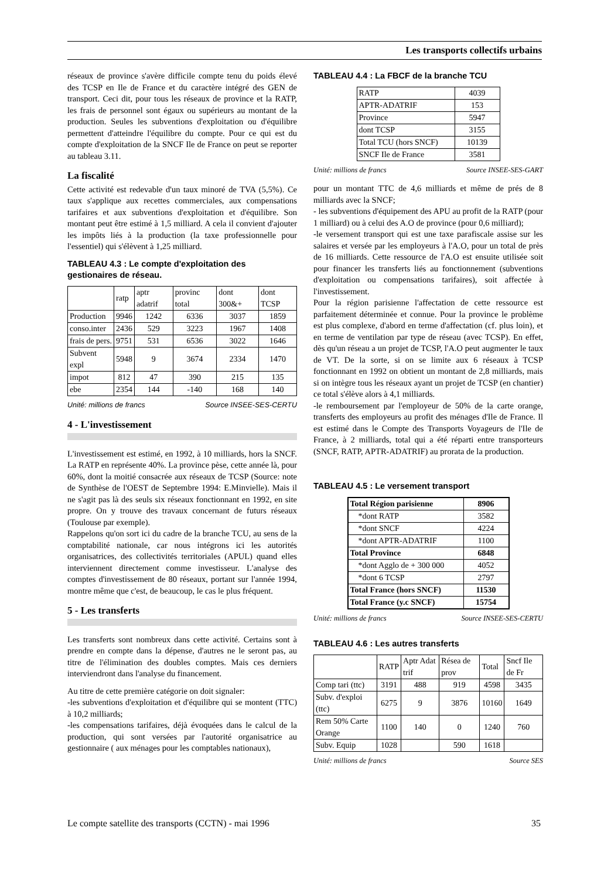Les transports collectifs urbains
réseaux de province s'avère difficile compte tenu du poids élevé des TCSP en Ile de France et du caractère intégré des GEN de transport. Ceci dit, pour tous les réseaux de province et la RATP, les frais de personnel sont égaux ou supérieurs au montant de la production. Seules les subventions d'exploitation ou d'équilibre permettent d'atteindre l'équilibre du compte. Pour ce qui est du compte d'exploitation de la SNCF Ile de France on peut se reporter au tableau 3.11.
La fiscalité
Cette activité est redevable d'un taux minoré de TVA (5,5%). Ce taux s'applique aux recettes commerciales, aux compensations tarifaires et aux subventions d'exploitation et d'équilibre. Son montant peut être estimé à 1,5 milliard. A cela il convient d'ajouter les impôts liés à la production (la taxe professionnelle pour l'essentiel) qui s'élèvent à 1,25 milliard.
TABLEAU 4.3 : Le compte d'exploitation des gestionaires de réseau.
| | ratp | aptr adatrif | provinc total | dont 300&+ | dont TCSP |
| Production | 9946 | 1242 | 6336 | 3037 | 1859 |
| conso.inter | 2436 | 529 | 3223 | 1967 | 1408 |
| frais de pers. | 9751 | 531 | 6536 | 3022 | 1646 |
| Subvent expl | 5948 | 9 | 3674 | 2334 | 1470 |
| impot | 812 | 47 | 390 | 215 | 135 |
| ebe | 2354 | 144 | -140 | 168 | 140 |
Unité: millions de francs Source INSEE-SES-CERTU
4 - L'investissement
L'investissement est estimé, en 1992, à 10 milliards, hors la SNCF. La RATP en représente 40%. La province pèse, cette année là, pour 60%, dont la moitié consacrée aux réseaux de TCSP (Source: note de Synthèse de l'OEST de Septembre 1994: E.Minvielle). Mais il ne s'agit pas là des seuls six réseaux fonctionnant en 1992, en site propre. On y trouve des travaux concernant de futurs réseaux (Toulouse par exemple).
Rappelons qu'on sort ici du cadre de la branche TCU, au sens de la comptabilité nationale, car nous intégrons ici les autorités organisatrices, des collectivités territoriales (APUL) quand elles interviennent directement comme investisseur. L'analyse des comptes d'investissement de 80 réseaux, portant sur l'année 1994, montre même que c'est, de beaucoup, le cas le plus fréquent.
5 - Les transferts
Les transferts sont nombreux dans cette activité. Certains sont à prendre en compte dans la dépense, d'autres ne le seront pas, au titre de l'élimination des doubles comptes. Mais ces derniers interviendront dans l'analyse du financement.
Au titre de cette première catégorie on doit signaler:
-les subventions d'exploitation et d'équilibre qui se montent (TTC) à 10,2 milliards;
-les compensations tarifaires, déjà évoquées dans le calcul de la production, qui sont versées par l'autorité organisatrice au gestionnaire ( aux ménages pour les comptables nationaux),
TABLEAU 4.4 : La FBCF de la branche TCU
| RATP | 4039 |
| APTR-ADATRIF | 153 |
| Province | 5947 |
| dont TCSP | 3155 |
| Total TCU (hors SNCF) | 10139 |
| SNCF Ile de France | 3581 |
Unité: millions de francs Source INSEE-SES-GART
pour un montant TTC de 4,6 milliards et même de prés de 8 milliards avec la SNCF;
- les subventions d'équipement des APU au profit de la RATP (pour 1 milliard) ou à celui des A.O de province (pour 0,6 milliard);
-le versement transport qui est une taxe parafiscale assise sur les salaires et versée par les employeurs à l'A.O, pour un total de près de 16 milliards. Cette ressource de l'A.O est ensuite utilisée soit pour financer les transferts liés au fonctionnement (subventions d'exploitation ou compensations tarifaires), soit affectée à l'investissement.
Pour la région parisienne l'affectation de cette ressource est parfaitement déterminée et connue. Pour la province le problème est plus complexe, d'abord en terme d'affectation (cf. plus loin), et en terme de ventilation par type de réseau (avec TCSP). En effet, dès qu'un réseau a un projet de TCSP, l'A.O peut augmenter le taux de VT. De la sorte, si on se limite aux 6 réseaux à TCSP fonctionnant en 1992 on obtient un montant de 2,8 milliards, mais si on intègre tous les réseaux ayant un projet de TCSP (en chantier) ce total s'élève alors à 4,1 milliards.
-le remboursement par l'employeur de 50% de la carte orange, transferts des employeurs au profit des ménages d'Ile de France. Il est estimé dans le Compte des Transports Voyageurs de l'Ile de France, à 2 milliards, total qui a été réparti entre transporteurs (SNCF, RATP, APTR-ADATRIF) au prorata de la production.
TABLEAU 4.5 : Le versement transport
| Total Région parisienne | 8906 |
| *dont RATP | 3582 |
| *dont SNCF | 4224 |
| *dont APTR-ADATRIF | 1100 |
| Total Province | 6848 |
| *dont Agglo de + 300 000 | 4052 |
| *dont 6 TCSP | 2797 |
| Total France (hors SNCF) | 11530 |
| Total France (y.c SNCF) | 15754 |
Unité: millions de francs Source INSEE-SES-CERTU
TABLEAU 4.6 : Les autres transferts
| | RATP | Aptr Adat trif | Résea de prov | Total | Sncf Ile de Fr |
| Comp tari (ttc) | 3191 | 488 | 919 | 4598 | 3435 |
| Subv. d'exploi (ttc) | 6275 | 9 | 3876 | 10160 | 1649 |
| Rem 50% Carte Orange | 1100 | 140 | 0 | 1240 | 760 |
| Subv. Equip | 1028 | | 590 | 1618 | |
Unité: millions de francs Source SES
Le compte satellite des transports (CCTN) - mai 1996 35